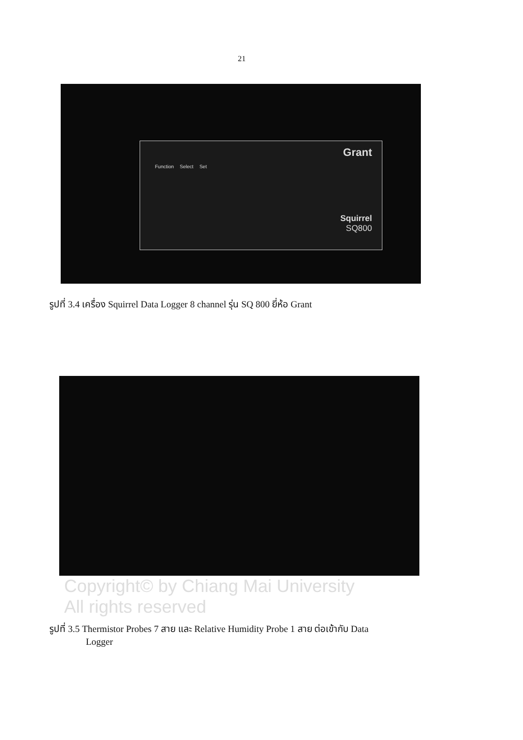21
Grant
Function Select Set
Squirrel
SQ800
รูปที่ 3.4 เครื่อง Squirrel Data Logger 8 channel รุ่น SQ 800 ยี่ห้อ Grant
Copyright© by Chiang Mai University
All rights reserved
รูปที่ 3.5 Thermistor Probes 7 สาย และ Relative Humidity Probe 1 สาย ต่อเข้ากับ Data
Logger